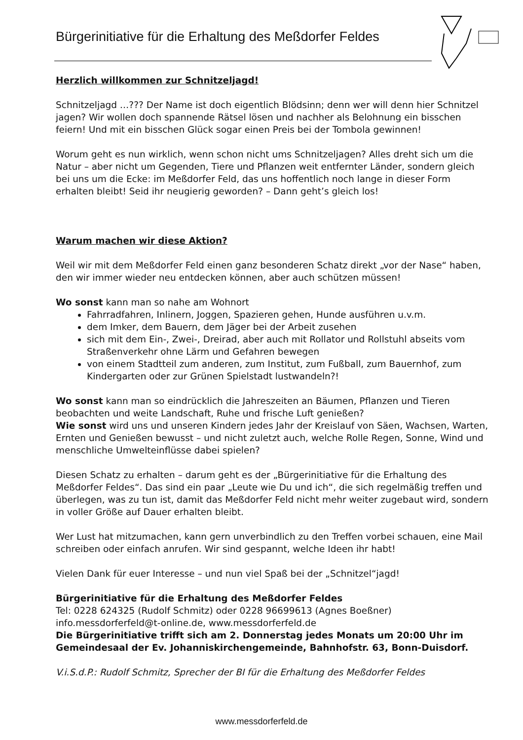Bürgerinitiative für die Erhaltung des Meßdorfer Feldes
Herzlich willkommen zur Schnitzeljagd!
Schnitzeljagd …??? Der Name ist doch eigentlich Blödsinn; denn wer will denn hier Schnitzel jagen? Wir wollen doch spannende Rätsel lösen und nachher als Belohnung ein bisschen feiern! Und mit ein bisschen Glück sogar einen Preis bei der Tombola gewinnen!
Worum geht es nun wirklich, wenn schon nicht ums Schnitzeljagen? Alles dreht sich um die Natur – aber nicht um Gegenden, Tiere und Pflanzen weit entfernter Länder, sondern gleich bei uns um die Ecke: im Meßdorfer Feld, das uns hoffentlich noch lange in dieser Form erhalten bleibt! Seid ihr neugierig geworden? – Dann geht’s gleich los!
Warum machen wir diese Aktion?
Weil wir mit dem Meßdorfer Feld einen ganz besonderen Schatz direkt „vor der Nase“ haben, den wir immer wieder neu entdecken können, aber auch schützen müssen!
Wo sonst kann man so nahe am Wohnort
Fahrradfahren, Inlinern, Joggen, Spazieren gehen, Hunde ausführen u.v.m.
dem Imker, dem Bauern, dem Jäger bei der Arbeit zusehen
sich mit dem Ein-, Zwei-, Dreirad, aber auch mit Rollator und Rollstuhl abseits vom Straßenverkehr ohne Lärm und Gefahren bewegen
von einem Stadtteil zum anderen, zum Institut, zum Fußball, zum Bauernhof, zum Kindergarten oder zur Grünen Spielstadt lustwandeln?!
Wo sonst kann man so eindrücklich die Jahreszeiten an Bäumen, Pflanzen und Tieren beobachten und weite Landschaft, Ruhe und frische Luft genießen?
Wie sonst wird uns und unseren Kindern jedes Jahr der Kreislauf von Säen, Wachsen, Warten, Ernten und Genießen bewusst – und nicht zuletzt auch, welche Rolle Regen, Sonne, Wind und menschliche Umwelteinflüsse dabei spielen?
Diesen Schatz zu erhalten – darum geht es der „Bürgerinitiative für die Erhaltung des Meßdorfer Feldes“. Das sind ein paar „Leute wie Du und ich“, die sich regelmäßig treffen und überlegen, was zu tun ist, damit das Meßdorfer Feld nicht mehr weiter zugebaut wird, sondern in voller Größe auf Dauer erhalten bleibt.
Wer Lust hat mitzumachen, kann gern unverbindlich zu den Treffen vorbei schauen, eine Mail schreiben oder einfach anrufen. Wir sind gespannt, welche Ideen ihr habt!
Vielen Dank für euer Interesse – und nun viel Spaß bei der „Schnitzel“jagd!
Bürgerinitiative für die Erhaltung des Meßdorfer Feldes
Tel: 0228 624325 (Rudolf Schmitz) oder 0228 96699613 (Agnes Boeßner)
info.messdorferfeld@t-online.de, www.messdorferfeld.de
Die Bürgerinitiative trifft sich am 2. Donnerstag jedes Monats um 20:00 Uhr im Gemeindesaal der Ev. Johanniskirchengemeinde, Bahnhofstr. 63, Bonn-Duisdorf.
V.i.S.d.P.: Rudolf Schmitz, Sprecher der BI für die Erhaltung des Meßdorfer Feldes
www.messdorferfeld.de